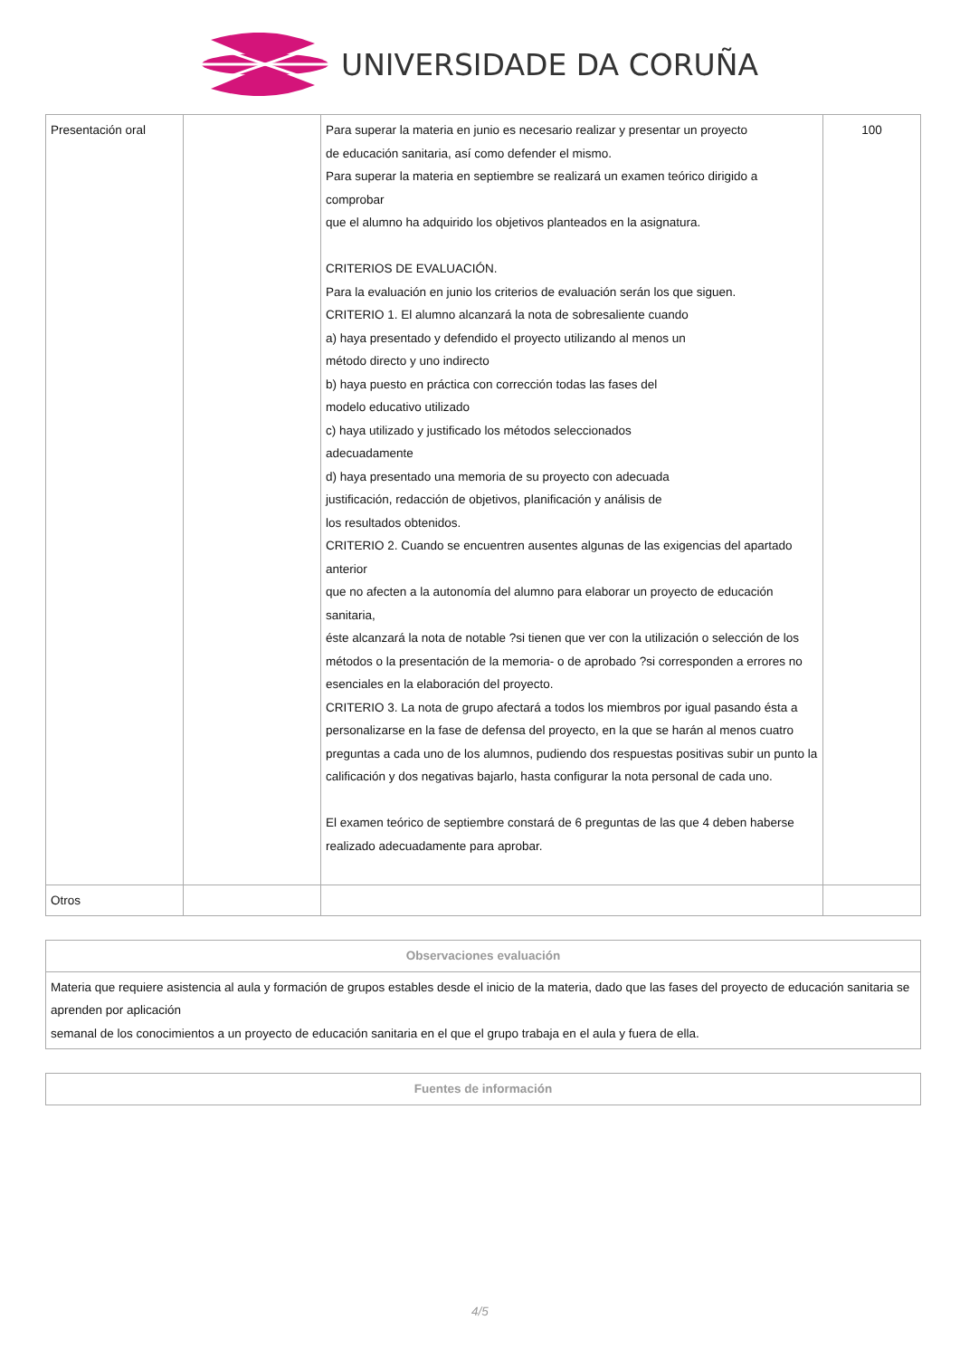UNIVERSIDADE DA CORUÑA
| Presentación oral | | Para superar la materia en junio es necesario realizar y presentar un proyecto de educación sanitaria, así como defender el mismo. Para superar la materia en septiembre se realizará un examen teórico dirigido a comprobar que el alumno ha adquirido los objetivos planteados en la asignatura. CRITERIOS DE EVALUACIÓN. Para la evaluación en junio los criterios de evaluación serán los que siguen. CRITERIO 1. El alumno alcanzará la nota de sobresaliente cuando a) haya presentado y defendido el proyecto utilizando al menos un método directo y uno indirecto b) haya puesto en práctica con corrección todas las fases del modelo educativo utilizado c) haya utilizado y justificado los métodos seleccionados adecuadamente d) haya presentado una memoria de su proyecto con adecuada justificación, redacción de objetivos, planificación y análisis de los resultados obtenidos. CRITERIO 2. Cuando se encuentren ausentes algunas de las exigencias del apartado anterior que no afecten a la autonomía del alumno para elaborar un proyecto de educación sanitaria, éste alcanzará la nota de notable ?si tienen que ver con la utilización o selección de los métodos o la presentación de la memoria- o de aprobado ?si corresponden a errores no esenciales en la elaboración del proyecto. CRITERIO 3. La nota de grupo afectará a todos los miembros por igual pasando ésta a personalizarse en la fase de defensa del proyecto, en la que se harán al menos cuatro preguntas a cada uno de los alumnos, pudiendo dos respuestas positivas subir un punto la calificación y dos negativas bajarlo, hasta configurar la nota personal de cada uno. El examen teórico de septiembre constará de 6 preguntas de las que 4 deben haberse realizado adecuadamente para aprobar. | 100 |
| Otros | | | |
| Observaciones evaluación |
| --- |
| Materia que requiere asistencia al aula y formación de grupos estables desde el inicio de la materia, dado que las fases del proyecto de educación sanitaria se aprenden por aplicación semanal de los conocimientos a un proyecto de educación sanitaria en el que el grupo trabaja en el aula y fuera de ella. |
| Fuentes de información |
| --- |
4/5